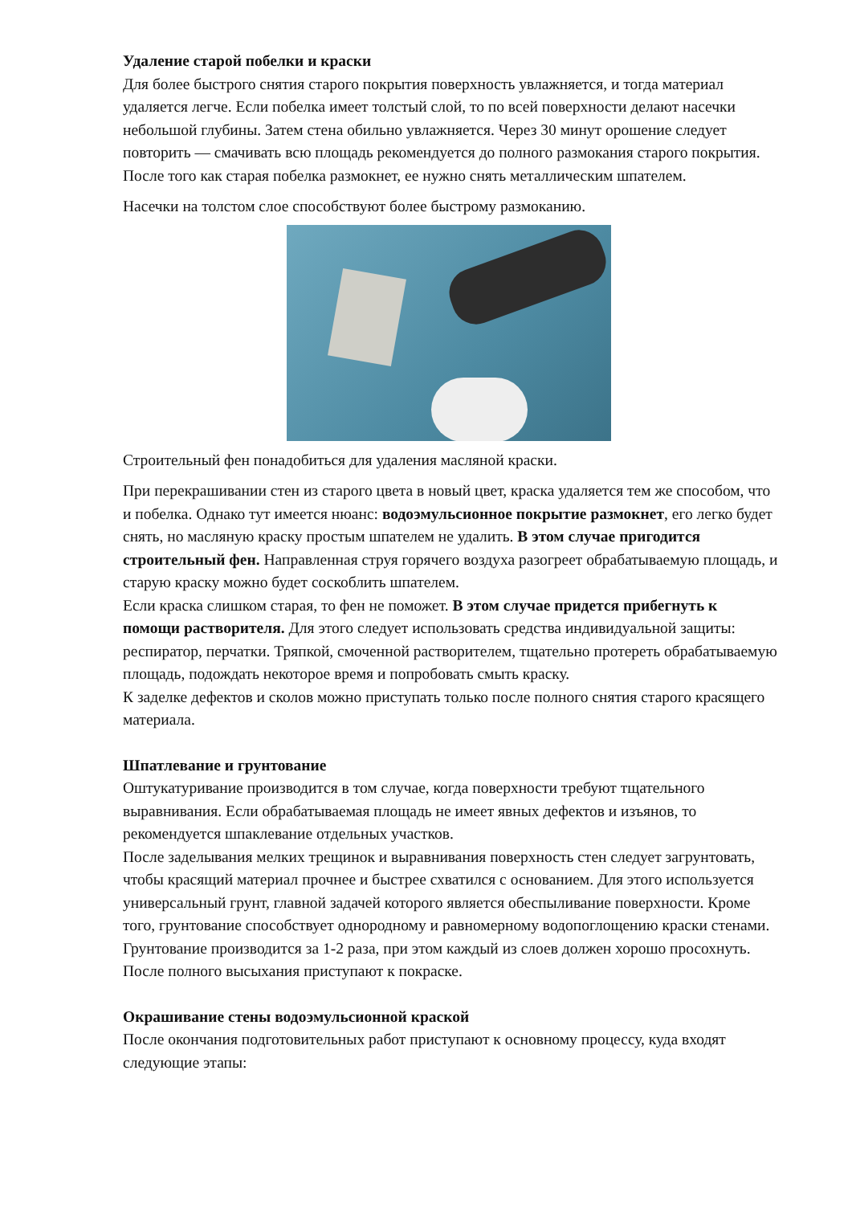Удаление старой побелки и краски
Для более быстрого снятия старого покрытия поверхность увлажняется, и тогда материал удаляется легче. Если побелка имеет толстый слой, то по всей поверхности делают насечки небольшой глубины. Затем стена обильно увлажняется. Через 30 минут орошение следует повторить — смачивать всю площадь рекомендуется до полного размокания старого покрытия.
После того как старая побелка размокнет, ее нужно снять металлическим шпателем.
Насечки на толстом слое способствуют более быстрому размоканию.
Строительный фен понадобиться для удаления масляной краски.
При перекрашивании стен из старого цвета в новый цвет, краска удаляется тем же способом, что и побелка. Однако тут имеется нюанс: водоэмульсионное покрытие размокнет, его легко будет снять, но масляную краску простым шпателем не удалить. В этом случае пригодится строительный фен. Направленная струя горячего воздуха разогреет обрабатываемую площадь, и старую краску можно будет соскоблить шпателем.
Если краска слишком старая, то фен не поможет. В этом случае придется прибегнуть к помощи растворителя. Для этого следует использовать средства индивидуальной защиты: респиратор, перчатки. Тряпкой, смоченной растворителем, тщательно протереть обрабатываемую площадь, подождать некоторое время и попробовать смыть краску.
К заделке дефектов и сколов можно приступать только после полного снятия старого красящего материала.
Шпатлевание и грунтование
Оштукатуривание производится в том случае, когда поверхности требуют тщательного выравнивания. Если обрабатываемая площадь не имеет явных дефектов и изъянов, то рекомендуется шпаклевание отдельных участков.
После заделывания мелких трещинок и выравнивания поверхность стен следует загрунтовать, чтобы красящий материал прочнее и быстрее схватился с основанием. Для этого используется универсальный грунт, главной задачей которого является обеспыливание поверхности. Кроме того, грунтование способствует однородному и равномерному водопоглощению краски стенами.
Грунтование производится за 1-2 раза, при этом каждый из слоев должен хорошо просохнуть. После полного высыхания приступают к покраске.
Окрашивание стены водоэмульсионной краской
После окончания подготовительных работ приступают к основному процессу, куда входят следующие этапы: